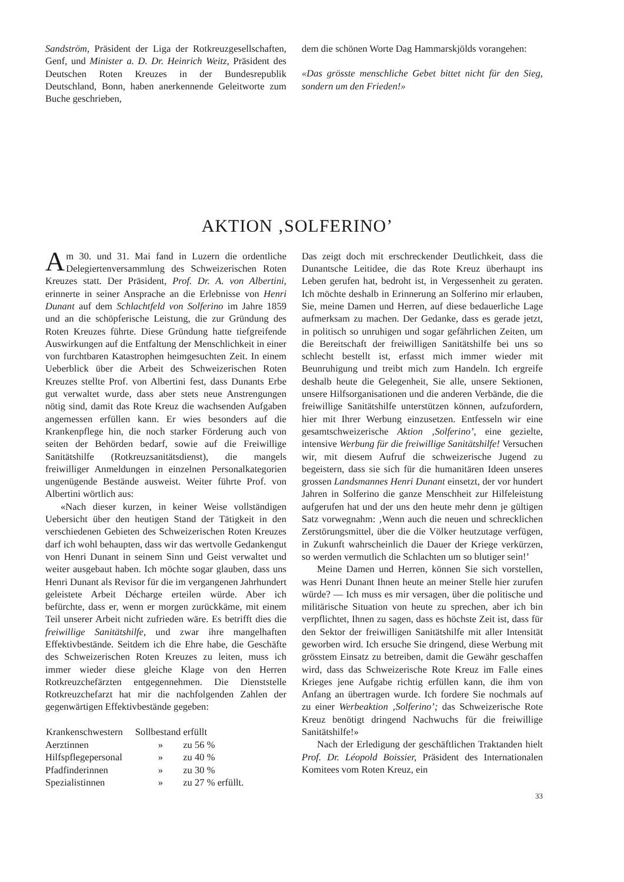Sandström, Präsident der Liga der Rotkreuzgesellschaften, Genf, und Minister a. D. Dr. Heinrich Weitz, Präsident des Deutschen Roten Kreuzes in der Bundesrepublik Deutschland, Bonn, haben anerkennende Geleitworte zum Buche geschrieben,
dem die schönen Worte Dag Hammarskjölds vorangehen:
«Das grösste menschliche Gebet bittet nicht für den Sieg, sondern um den Frieden!»
AKTION ‚SOLFERINO’
Am 30. und 31. Mai fand in Luzern die ordentliche Delegiertenversammlung des Schweizerischen Roten Kreuzes statt. Der Präsident, Prof. Dr. A. von Albertini, erinnerte in seiner Ansprache an die Erlebnisse von Henri Dunant auf dem Schlachtfeld von Solferino im Jahre 1859 und an die schöpferische Leistung, die zur Gründung des Roten Kreuzes führte. Diese Gründung hatte tiefgreifende Auswirkungen auf die Entfaltung der Menschlichkeit in einer von furchtbaren Katastrophen heimgesuchten Zeit. In einem Ueberblick über die Arbeit des Schweizerischen Roten Kreuzes stellte Prof. von Albertini fest, dass Dunants Erbe gut verwaltet wurde, dass aber stets neue Anstrengungen nötig sind, damit das Rote Kreuz die wachsenden Aufgaben angemessen erfüllen kann. Er wies besonders auf die Krankenpflege hin, die noch starker Förderung auch von seiten der Behörden bedarf, sowie auf die Freiwillige Sanitätshilfe (Rotkreuzsanitätsdienst), die mangels freiwilliger Anmeldungen in einzelnen Personalkategorien ungenügende Bestände ausweist. Weiter führte Prof. von Albertini wörtlich aus:
«Nach dieser kurzen, in keiner Weise vollständigen Uebersicht über den heutigen Stand der Tätigkeit in den verschiedenen Gebieten des Schweizerischen Roten Kreuzes darf ich wohl behaupten, dass wir das wertvolle Gedankengut von Henri Dunant in seinem Sinn und Geist verwaltet und weiter ausgebaut haben. Ich möchte sogar glauben, dass uns Henri Dunant als Revisor für die im vergangenen Jahrhundert geleistete Arbeit Décharge erteilen würde. Aber ich befürchte, dass er, wenn er morgen zurückkäme, mit einem Teil unserer Arbeit nicht zufrieden wäre. Es betrifft dies die freiwillige Sanitätshilfe, und zwar ihre mangelhaften Effektivbestände. Seitdem ich die Ehre habe, die Geschäfte des Schweizerischen Roten Kreuzes zu leiten, muss ich immer wieder diese gleiche Klage von den Herren Rotkreuzchefärzten entgegennehmen. Die Dienststelle Rotkreuzchefarzt hat mir die nachfolgenden Zahlen der gegenwärtigen Effektivbestände gegeben:
| Krankenschwestern | Sollbestand erfüllt | |
| --- | --- | --- |
| Aerztinnen | » | zu 56 % |
| Hilfspflegepersonal | » | zu 40 % |
| Pfadfinderinnen | » | zu 30 % |
| Spezialistinnen | » | zu 27 % erfüllt. |
Das zeigt doch mit erschreckender Deutlichkeit, dass die Dunantsche Leitidee, die das Rote Kreuz überhaupt ins Leben gerufen hat, bedroht ist, in Vergessenheit zu geraten. Ich möchte deshalb in Erinnerung an Solferino mir erlauben, Sie, meine Damen und Herren, auf diese bedauerliche Lage aufmerksam zu machen. Der Gedanke, dass es gerade jetzt, in politisch so unruhigen und sogar gefährlichen Zeiten, um die Bereitschaft der freiwilligen Sanitätshilfe bei uns so schlecht bestellt ist, erfasst mich immer wieder mit Beunruhigung und treibt mich zum Handeln. Ich ergreife deshalb heute die Gelegenheit, Sie alle, unsere Sektionen, unsere Hilfsorganisationen und die anderen Verbände, die die freiwillige Sanitätshilfe unterstützen können, aufzufordern, hier mit Ihrer Werbung einzusetzen. Entfesseln wir eine gesamtschweizerische Aktion ‚Solferino’, eine gezielte, intensive Werbung für die freiwillige Sanitätshilfe! Versuchen wir, mit diesem Aufruf die schweizerische Jugend zu begeistern, dass sie sich für die humanitären Ideen unseres grossen Landsmannes Henri Dunant einsetzt, der vor hundert Jahren in Solferino die ganze Menschheit zur Hilfeleistung aufgerufen hat und der uns den heute mehr denn je gültigen Satz vorwegnahm: ‚Wenn auch die neuen und schrecklichen Zerstörungsmittel, über die die Völker heutzutage verfügen, in Zukunft wahrscheinlich die Dauer der Kriege verkürzen, so werden vermutlich die Schlachten um so blutiger sein!’
Meine Damen und Herren, können Sie sich vorstellen, was Henri Dunant Ihnen heute an meiner Stelle hier zurufen würde? — Ich muss es mir versagen, über die politische und militärische Situation von heute zu sprechen, aber ich bin verpflichtet, Ihnen zu sagen, dass es höchste Zeit ist, dass für den Sektor der freiwilligen Sanitätshilfe mit aller Intensität geworben wird. Ich ersuche Sie dringend, diese Werbung mit grösstem Einsatz zu betreiben, damit die Gewähr geschaffen wird, dass das Schweizerische Rote Kreuz im Falle eines Krieges jene Aufgabe richtig erfüllen kann, die ihm von Anfang an übertragen wurde. Ich fordere Sie nochmals auf zu einer Werbeaktion ‚Solferino’; das Schweizerische Rote Kreuz benötigt dringend Nachwuchs für die freiwillige Sanitätshilfe!»
Nach der Erledigung der geschäftlichen Traktanden hielt Prof. Dr. Léopold Boissier, Präsident des Internationalen Komitees vom Roten Kreuz, ein
33